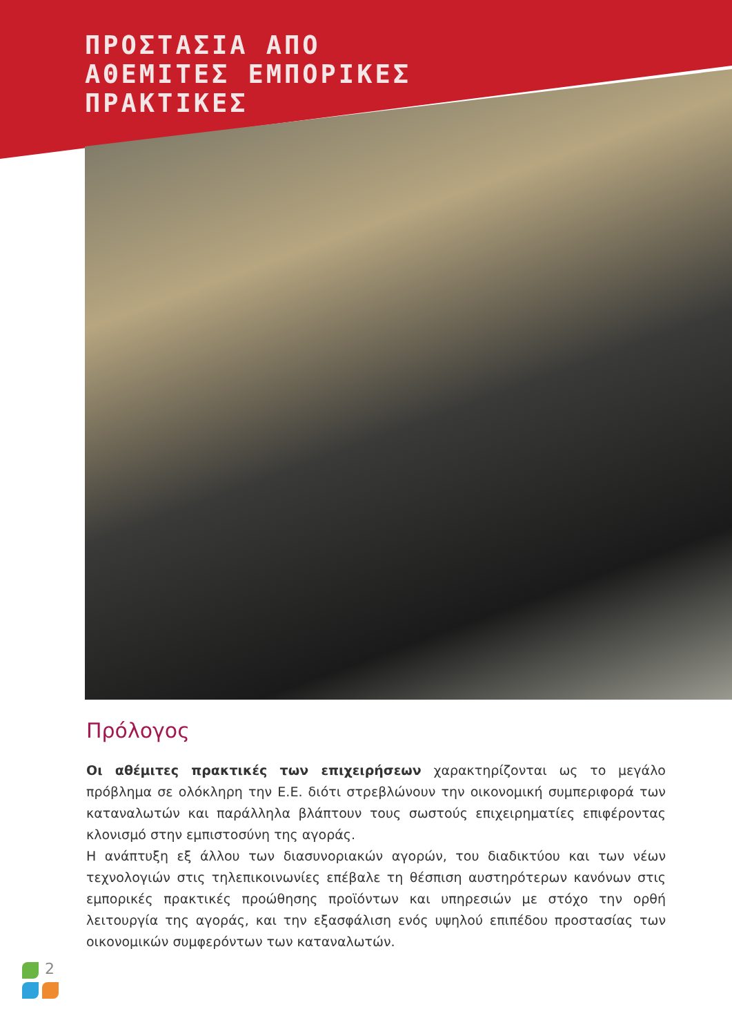ΠΡΟΣΤΑΣΙΑ ΑΠΟ
ΑΘΕΜΙΤΕΣ ΕΜΠΟΡΙΚΕΣ
ΠΡΑΚΤΙΚΕΣ
Πρόλογος
Οι αθέμιτες πρακτικές των επιχειρήσεων χαρακτηρίζονται ως το μεγάλο πρόβλημα σε ολόκληρη την Ε.Ε. διότι στρεβλώνουν την οικονομική συμπεριφορά των καταναλωτών και παράλληλα βλάπτουν τους σωστούς επιχειρηματίες επιφέροντας κλονισμό στην εμπιστοσύνη της αγοράς.
Η ανάπτυξη εξ άλλου των διασυνοριακών αγορών, του διαδικτύου και των νέων τεχνολογιών στις τηλεπικοινωνίες επέβαλε τη θέσπιση αυστηρότερων κανόνων στις εμπορικές πρακτικές προώθησης προϊόντων και υπηρεσιών με στόχο την ορθή λειτουργία της αγοράς, και την εξασφάλιση ενός υψηλού επιπέδου προστασίας των οικονομικών συμφερόντων των καταναλωτών.
2